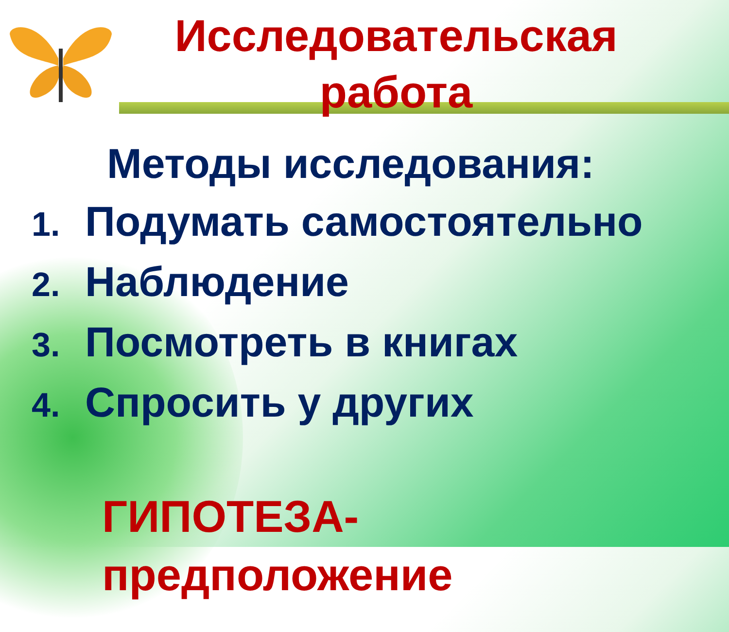Исследовательская работа
Методы исследования:
1. Подумать самостоятельно
2. Наблюдение
3. Посмотреть в книгах
4. Спросить у другиx
ГИПОТЕЗА-
предположение